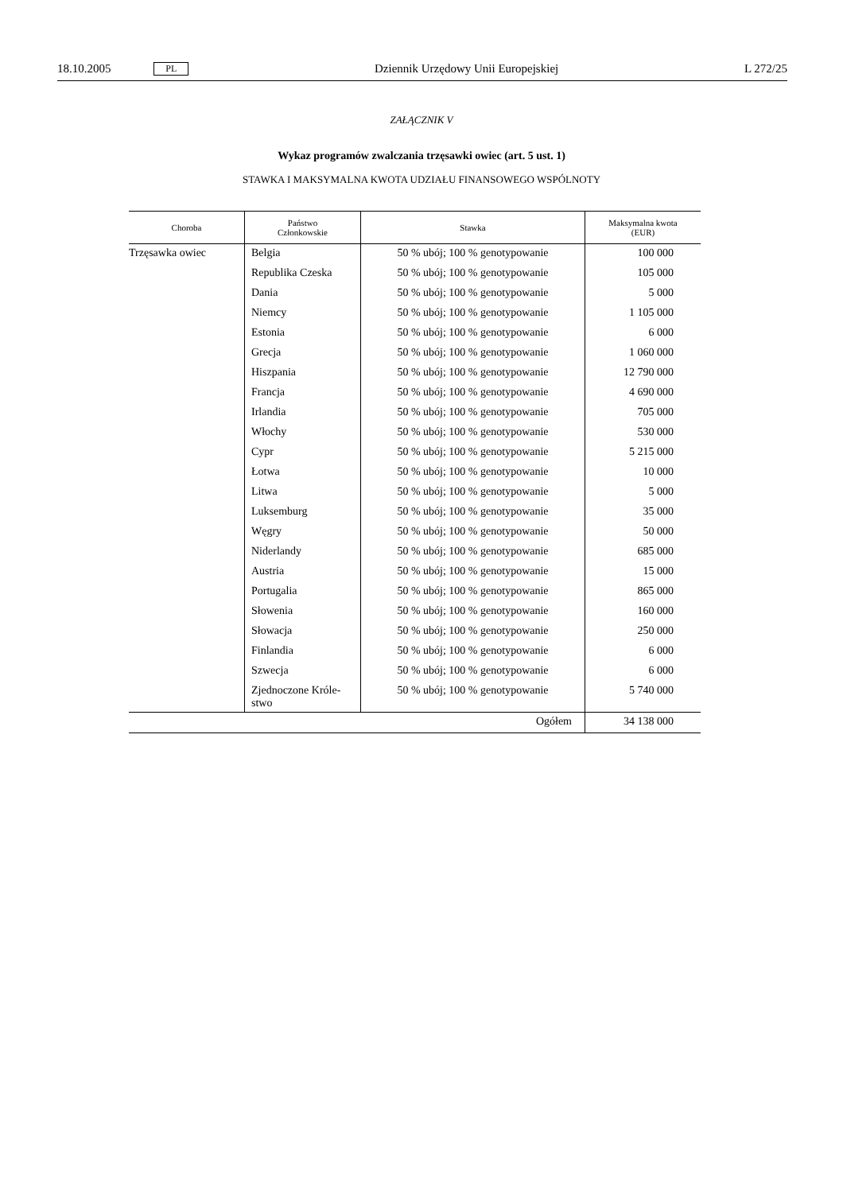18.10.2005 PL Dziennik Urzędowy Unii Europejskiej L 272/25
ZAŁĄCZNIK V
Wykaz programów zwalczania trzęsawki owiec (art. 5 ust. 1)
STAWKA I MAKSYMALNA KWOTA UDZIAŁU FINANSOWEGO WSPÓLNOTY
| Choroba | Państwo Członkowskie | Stawka | Maksymalna kwota (EUR) |
| --- | --- | --- | --- |
| Trzęsawka owiec | Belgia | 50 % ubój; 100 % genotypowanie | 100 000 |
| | Republika Czeska | 50 % ubój; 100 % genotypowanie | 105 000 |
| | Dania | 50 % ubój; 100 % genotypowanie | 5 000 |
| | Niemcy | 50 % ubój; 100 % genotypowanie | 1 105 000 |
| | Estonia | 50 % ubój; 100 % genotypowanie | 6 000 |
| | Grecja | 50 % ubój; 100 % genotypowanie | 1 060 000 |
| | Hiszpania | 50 % ubój; 100 % genotypowanie | 12 790 000 |
| | Francja | 50 % ubój; 100 % genotypowanie | 4 690 000 |
| | Irlandia | 50 % ubój; 100 % genotypowanie | 705 000 |
| | Włochy | 50 % ubój; 100 % genotypowanie | 530 000 |
| | Cypr | 50 % ubój; 100 % genotypowanie | 5 215 000 |
| | Łotwa | 50 % ubój; 100 % genotypowanie | 10 000 |
| | Litwa | 50 % ubój; 100 % genotypowanie | 5 000 |
| | Luksemburg | 50 % ubój; 100 % genotypowanie | 35 000 |
| | Węgry | 50 % ubój; 100 % genotypowanie | 50 000 |
| | Niderlandy | 50 % ubój; 100 % genotypowanie | 685 000 |
| | Austria | 50 % ubój; 100 % genotypowanie | 15 000 |
| | Portugalia | 50 % ubój; 100 % genotypowanie | 865 000 |
| | Słowenia | 50 % ubój; 100 % genotypowanie | 160 000 |
| | Słowacja | 50 % ubój; 100 % genotypowanie | 250 000 |
| | Finlandia | 50 % ubój; 100 % genotypowanie | 6 000 |
| | Szwecja | 50 % ubój; 100 % genotypowanie | 6 000 |
| | Zjednoczone Króle- stwo | 50 % ubój; 100 % genotypowanie | 5 740 000 |
| Ogółem | | | 34 138 000 |